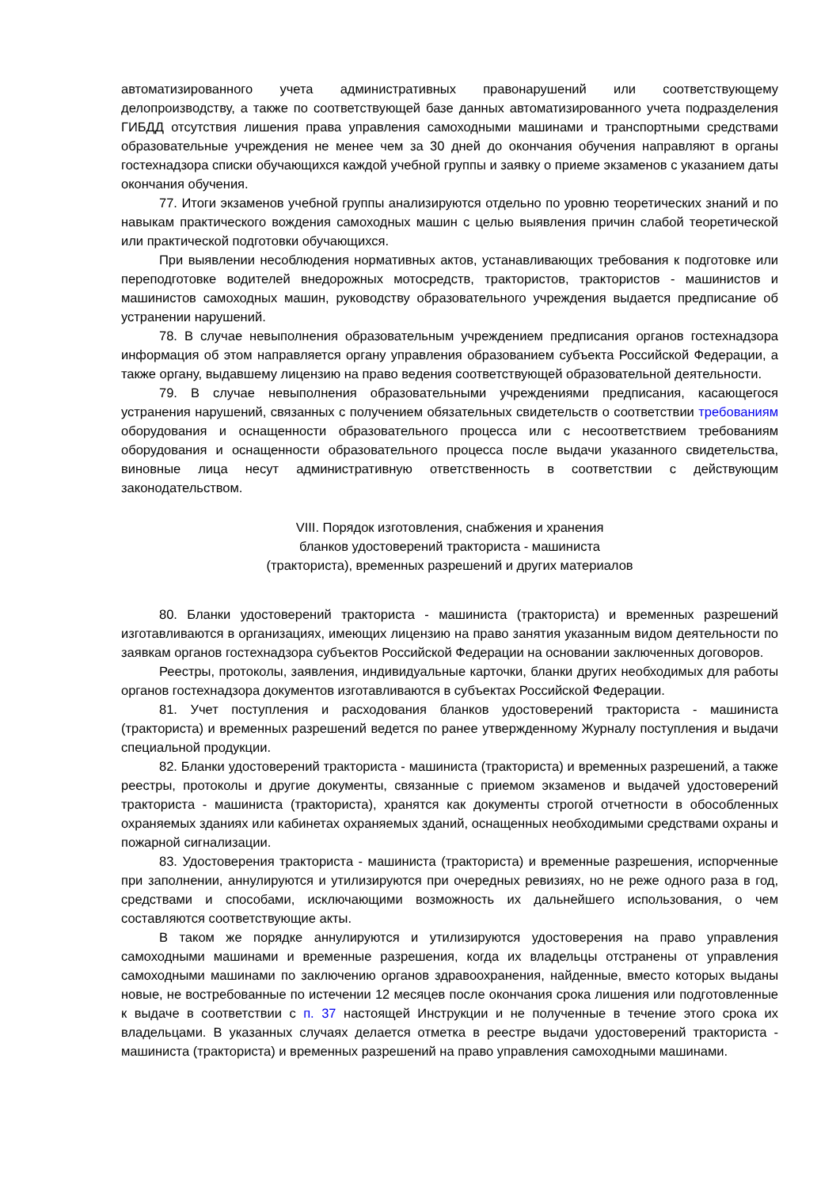автоматизированного учета административных правонарушений или соответствующему делопроизводству, а также по соответствующей базе данных автоматизированного учета подразделения ГИБДД отсутствия лишения права управления самоходными машинами и транспортными средствами образовательные учреждения не менее чем за 30 дней до окончания обучения направляют в органы гостехнадзора списки обучающихся каждой учебной группы и заявку о приеме экзаменов с указанием даты окончания обучения.
77. Итоги экзаменов учебной группы анализируются отдельно по уровню теоретических знаний и по навыкам практического вождения самоходных машин с целью выявления причин слабой теоретической или практической подготовки обучающихся.
При выявлении несоблюдения нормативных актов, устанавливающих требования к подготовке или переподготовке водителей внедорожных мотосредств, трактористов, трактористов - машинистов и машинистов самоходных машин, руководству образовательного учреждения выдается предписание об устранении нарушений.
78. В случае невыполнения образовательным учреждением предписания органов гостехнадзора информация об этом направляется органу управления образованием субъекта Российской Федерации, а также органу, выдавшему лицензию на право ведения соответствующей образовательной деятельности.
79. В случае невыполнения образовательными учреждениями предписания, касающегося устранения нарушений, связанных с получением обязательных свидетельств о соответствии требованиям оборудования и оснащенности образовательного процесса или с несоответствием требованиям оборудования и оснащенности образовательного процесса после выдачи указанного свидетельства, виновные лица несут административную ответственность в соответствии с действующим законодательством.
VIII. Порядок изготовления, снабжения и хранения
бланков удостоверений тракториста - машиниста
(тракториста), временных разрешений и других материалов
80. Бланки удостоверений тракториста - машиниста (тракториста) и временных разрешений изготавливаются в организациях, имеющих лицензию на право занятия указанным видом деятельности по заявкам органов гостехнадзора субъектов Российской Федерации на основании заключенных договоров.
Реестры, протоколы, заявления, индивидуальные карточки, бланки других необходимых для работы органов гостехнадзора документов изготавливаются в субъектах Российской Федерации.
81. Учет поступления и расходования бланков удостоверений тракториста - машиниста (тракториста) и временных разрешений ведется по ранее утвержденному Журналу поступления и выдачи специальной продукции.
82. Бланки удостоверений тракториста - машиниста (тракториста) и временных разрешений, а также реестры, протоколы и другие документы, связанные с приемом экзаменов и выдачей удостоверений тракториста - машиниста (тракториста), хранятся как документы строгой отчетности в обособленных охраняемых зданиях или кабинетах охраняемых зданий, оснащенных необходимыми средствами охраны и пожарной сигнализации.
83. Удостоверения тракториста - машиниста (тракториста) и временные разрешения, испорченные при заполнении, аннулируются и утилизируются при очередных ревизиях, но не реже одного раза в год, средствами и способами, исключающими возможность их дальнейшего использования, о чем составляются соответствующие акты.
В таком же порядке аннулируются и утилизируются удостоверения на право управления самоходными машинами и временные разрешения, когда их владельцы отстранены от управления самоходными машинами по заключению органов здравоохранения, найденные, вместо которых выданы новые, не востребованные по истечении 12 месяцев после окончания срока лишения или подготовленные к выдаче в соответствии с п. 37 настоящей Инструкции и не полученные в течение этого срока их владельцами. В указанных случаях делается отметка в реестре выдачи удостоверений тракториста - машиниста (тракториста) и временных разрешений на право управления самоходными машинами.